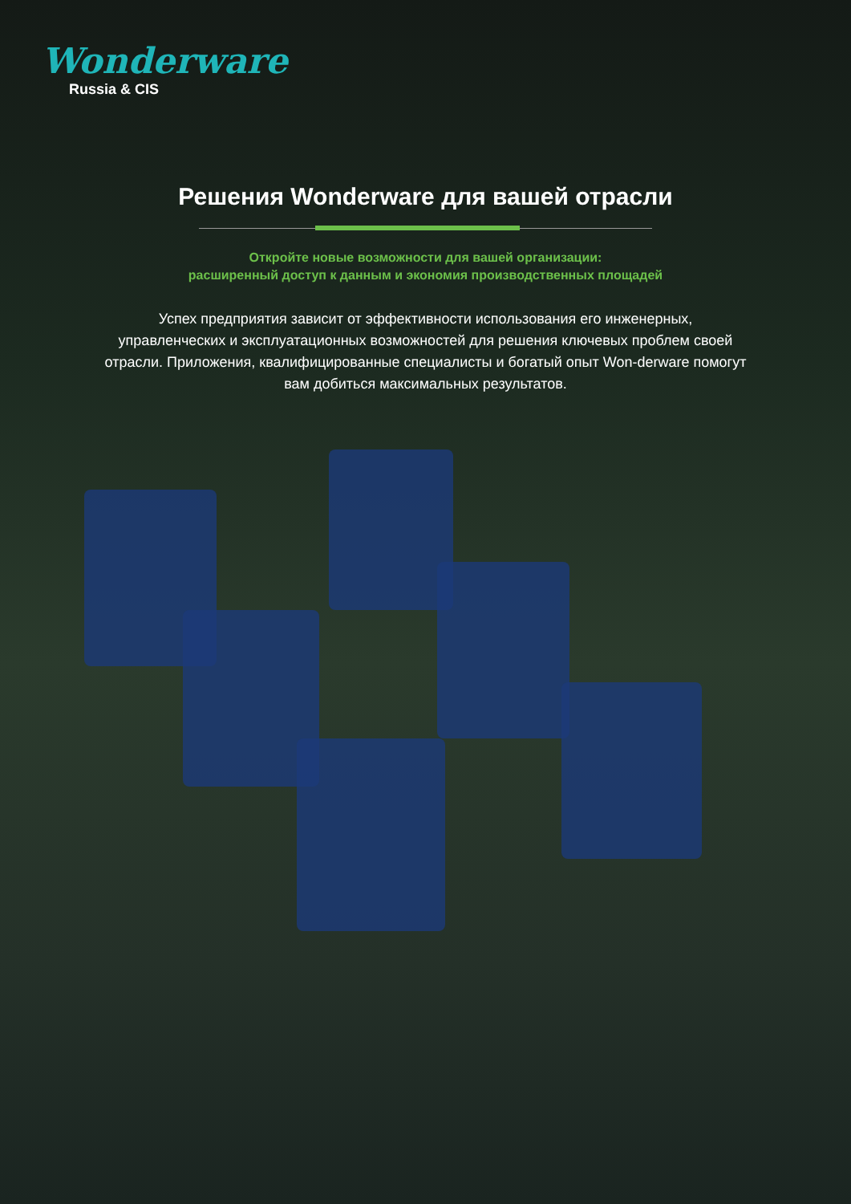Wonderware
Russia & CIS
Решения Wonderware для вашей отрасли
Откройте новые возможности для вашей организации:
расширенный доступ к данным и экономия производственных площадей
Успех предприятия зависит от эффективности использования его инженерных, управленческих и эксплуатационных возможностей для решения ключевых проблем своей отрасли. Приложения, квалифицированные специалисты и богатый опыт Won-derware помогут вам добиться максимальных результатов.